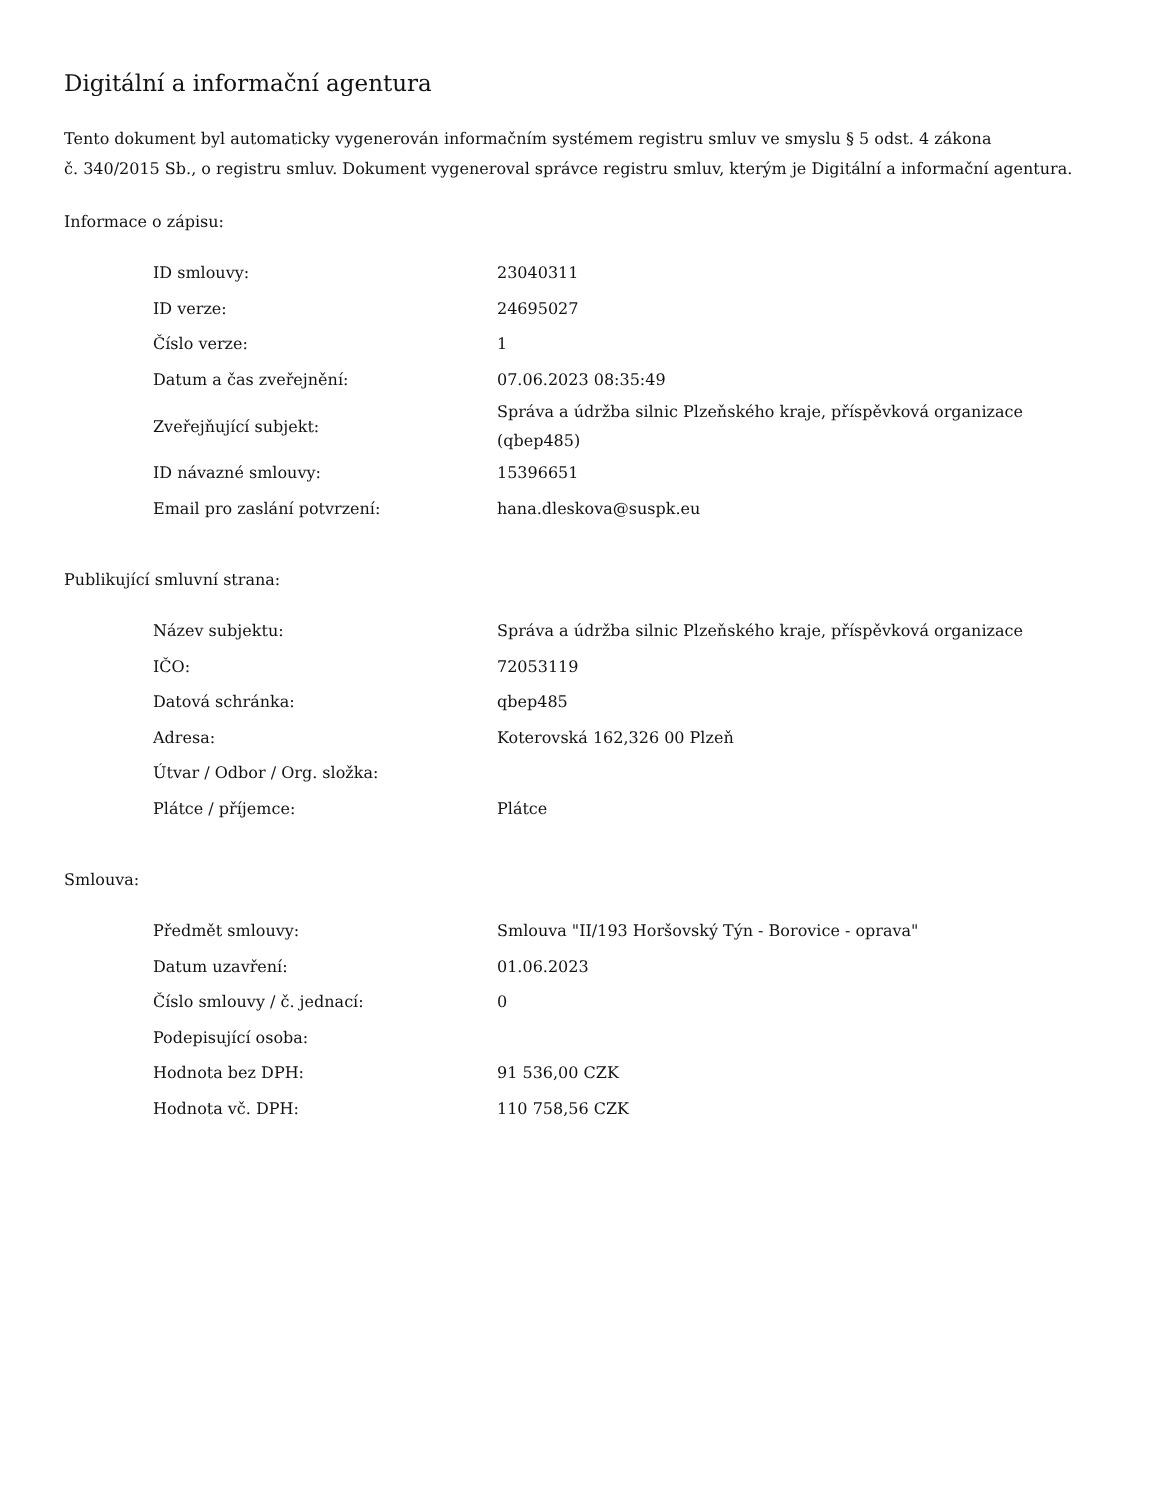Digitální a informační agentura
Tento dokument byl automaticky vygenerován informačním systémem registru smluv ve smyslu § 5 odst. 4 zákona
č. 340/2015 Sb., o registru smluv. Dokument vygeneroval správce registru smluv, kterým je Digitální a informační agentura.
Informace o zápisu:
| ID smlouvy: | 23040311 |
| ID verze: | 24695027 |
| Číslo verze: | 1 |
| Datum a čas zveřejnění: | 07.06.2023 08:35:49 |
| Zveřejňující subjekt: | Správa a údržba silnic Plzeňského kraje, příspěvková organizace (qbep485) |
| ID návazné smlouvy: | 15396651 |
| Email pro zaslání potvrzení: | hana.dleskova@suspk.eu |
Publikující smluvní strana:
| Název subjektu: | Správa a údržba silnic Plzeňského kraje, příspěvková organizace |
| IČO: | 72053119 |
| Datová schránka: | qbep485 |
| Adresa: | Koterovská 162,326 00 Plzeň |
| Útvar / Odbor / Org. složka: | |
| Plátce / příjemce: | Plátce |
Smlouva:
| Předmět smlouvy: | Smlouva "II/193 Horšovský Týn - Borovice - oprava" |
| Datum uzavření: | 01.06.2023 |
| Číslo smlouvy / č. jednací: | 0 |
| Podepisující osoba: | |
| Hodnota bez DPH: | 91 536,00 CZK |
| Hodnota vč. DPH: | 110 758,56 CZK |